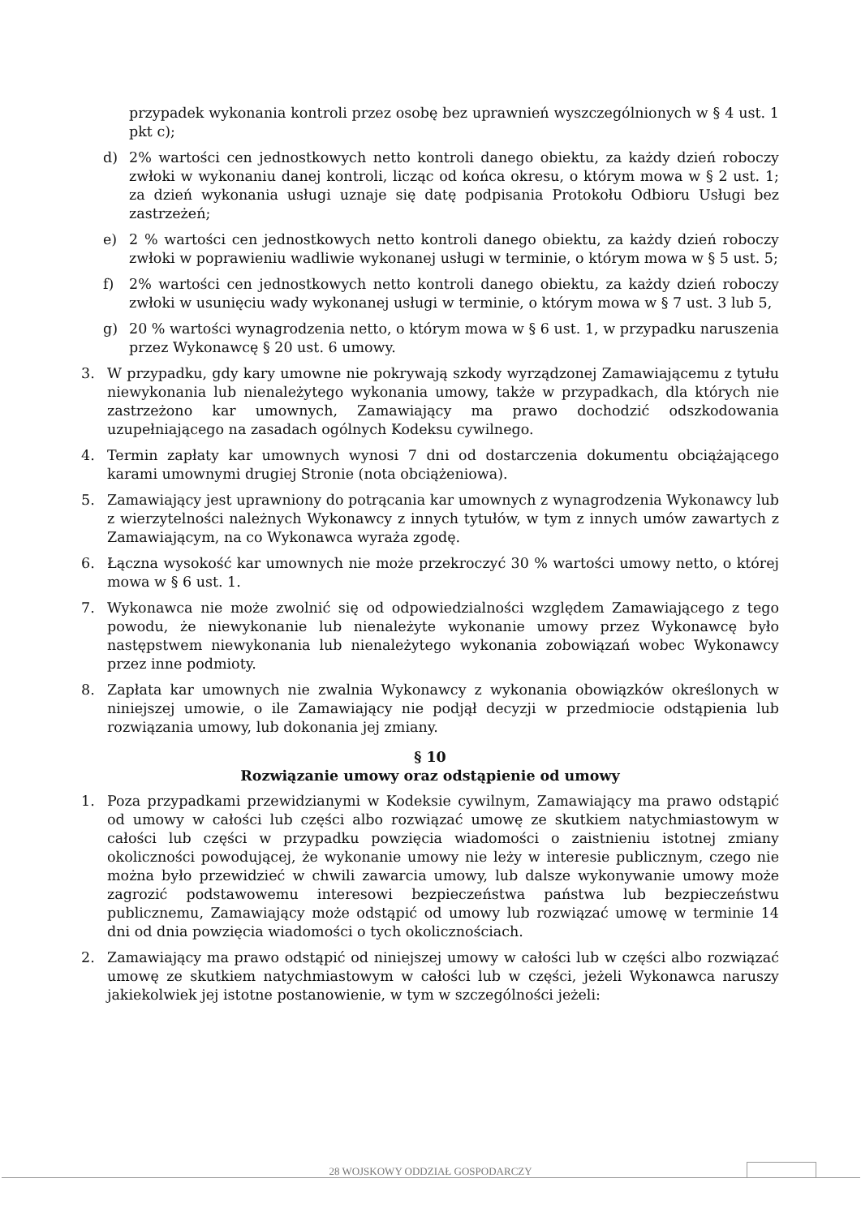przypadek wykonania kontroli przez osobę bez uprawnień wyszczególnionych w § 4 ust. 1 pkt c);
d) 2% wartości cen jednostkowych netto kontroli danego obiektu, za każdy dzień roboczy zwłoki w wykonaniu danej kontroli, licząc od końca okresu, o którym mowa w § 2 ust. 1; za dzień wykonania usługi uznaje się datę podpisania Protokołu Odbioru Usługi bez zastrzeżeń;
e) 2 % wartości cen jednostkowych netto kontroli danego obiektu, za każdy dzień roboczy zwłoki w poprawieniu wadliwie wykonanej usługi w terminie, o którym mowa w § 5 ust. 5;
f) 2% wartości cen jednostkowych netto kontroli danego obiektu, za każdy dzień roboczy zwłoki w usunięciu wady wykonanej usługi w terminie, o którym mowa w § 7 ust. 3 lub 5,
g) 20 % wartości wynagrodzenia netto, o którym mowa w § 6 ust. 1, w przypadku naruszenia przez Wykonawcę § 20 ust. 6 umowy.
3. W przypadku, gdy kary umowne nie pokrywają szkody wyrządzonej Zamawiającemu z tytułu niewykonania lub nienależytego wykonania umowy, także w przypadkach, dla których nie zastrzeżono kar umownych, Zamawiający ma prawo dochodzić odszkodowania uzupełniającego na zasadach ogólnych Kodeksu cywilnego.
4. Termin zapłaty kar umownych wynosi 7 dni od dostarczenia dokumentu obciążającego karami umownymi drugiej Stronie (nota obciążeniowa).
5. Zamawiający jest uprawniony do potrącania kar umownych z wynagrodzenia Wykonawcy lub z wierzytelności należnych Wykonawcy z innych tytułów, w tym z innych umów zawartych z Zamawiającym, na co Wykonawca wyraża zgodę.
6. Łączna wysokość kar umownych nie może przekroczyć 30 % wartości umowy netto, o której mowa w § 6 ust. 1.
7. Wykonawca nie może zwolnić się od odpowiedzialności względem Zamawiającego z tego powodu, że niewykonanie lub nienależyte wykonanie umowy przez Wykonawcę było następstwem niewykonania lub nienależytego wykonania zobowiązań wobec Wykonawcy przez inne podmioty.
8. Zapłata kar umownych nie zwalnia Wykonawcy z wykonania obowiązków określonych w niniejszej umowie, o ile Zamawiający nie podjął decyzji w przedmiocie odstąpienia lub rozwiązania umowy, lub dokonania jej zmiany.
§ 10
Rozwiązanie umowy oraz odstąpienie od umowy
1. Poza przypadkami przewidzianymi w Kodeksie cywilnym, Zamawiający ma prawo odstąpić od umowy w całości lub części albo rozwiązać umowę ze skutkiem natychmiastowym w całości lub części w przypadku powzięcia wiadomości o zaistnieniu istotnej zmiany okoliczności powodującej, że wykonanie umowy nie leży w interesie publicznym, czego nie można było przewidzieć w chwili zawarcia umowy, lub dalsze wykonywanie umowy może zagrozić podstawowemu interesowi bezpieczeństwa państwa lub bezpieczeństwu publicznemu, Zamawiający może odstąpić od umowy lub rozwiązać umowę w terminie 14 dni od dnia powzięcia wiadomości o tych okolicznościach.
2. Zamawiający ma prawo odstąpić od niniejszej umowy w całości lub w części albo rozwiązać umowę ze skutkiem natychmiastowym w całości lub w części, jeżeli Wykonawca naruszy jakiekolwiek jej istotne postanowienie, w tym w szczególności jeżeli:
28 WOJSKOWY ODDZIAŁ GOSPODARCZY